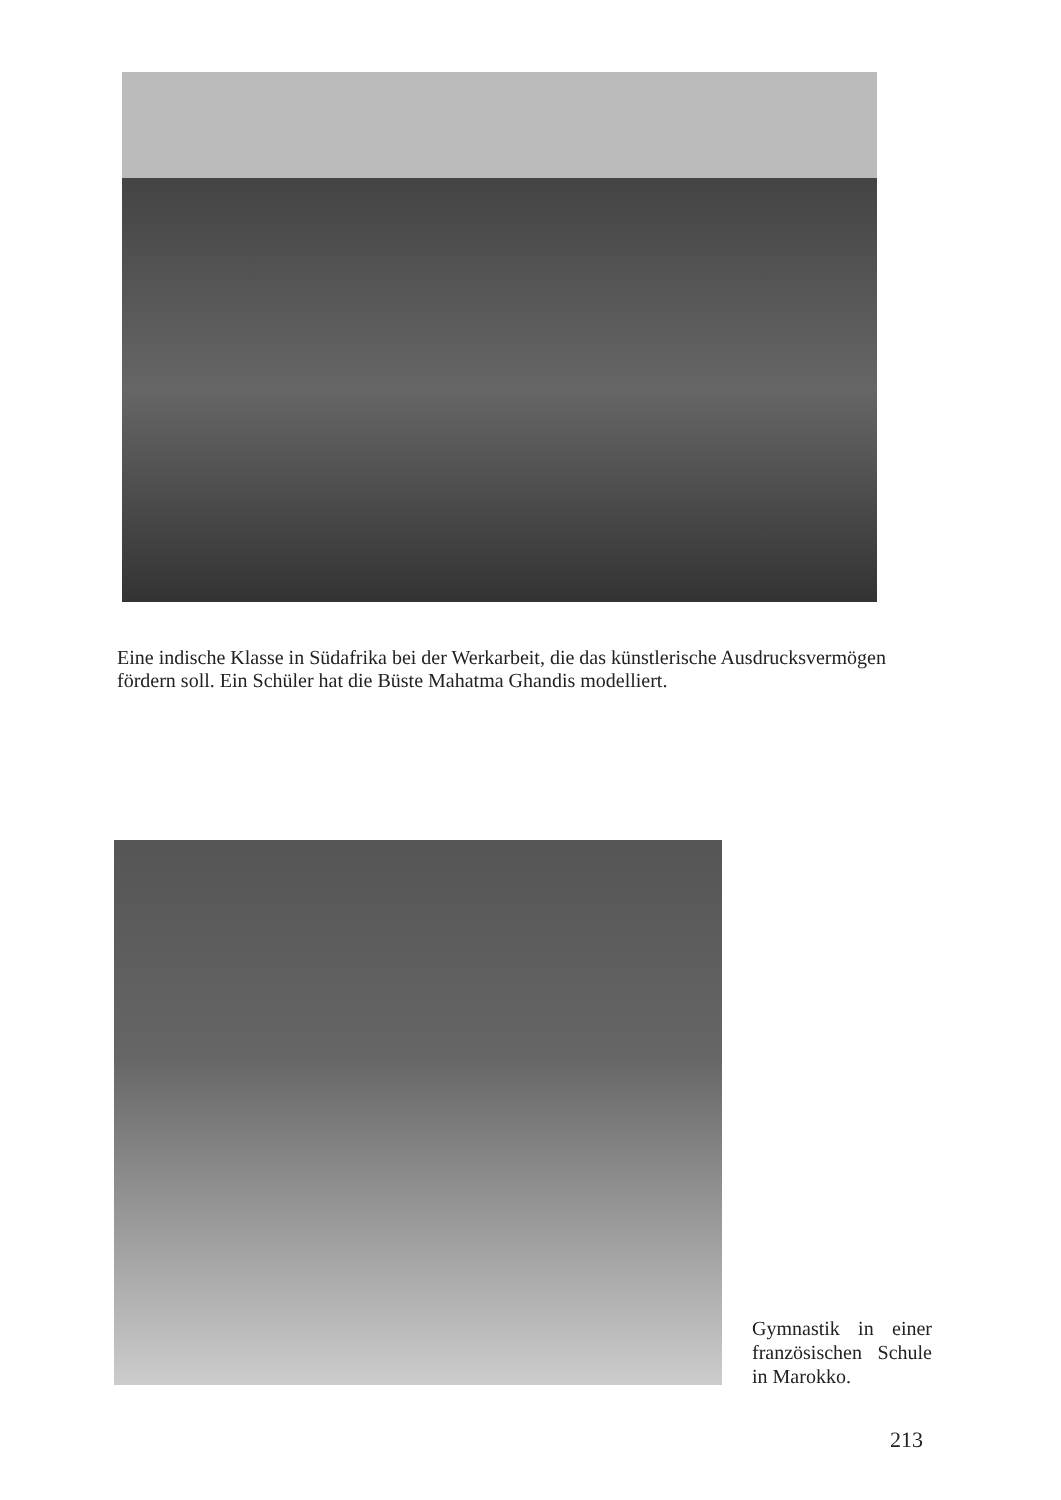Eine indische Klasse in Südafrika bei der Werkarbeit, die das künstlerische Ausdrucksvermögen fördern soll. Ein Schüler hat die Büste Mahatma Ghandis modelliert.
Gymnastik in einer französischen Schule in Marokko.
213